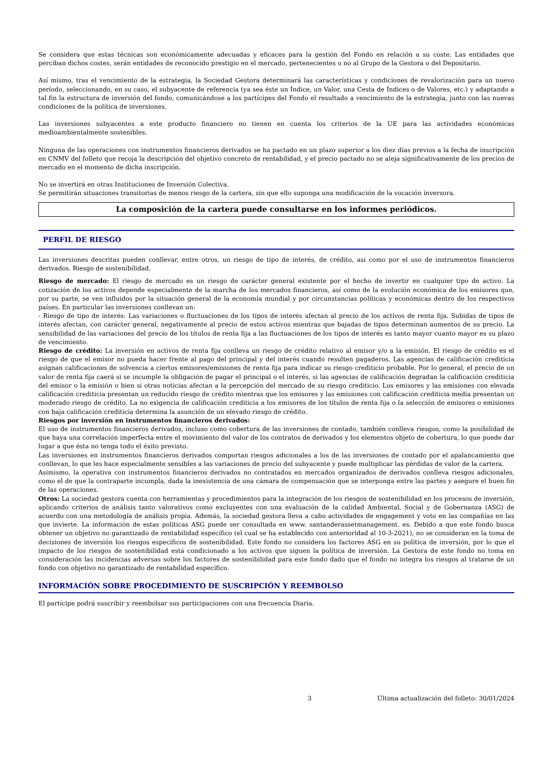Se considera que estas técnicas son económicamente adecuadas y eficaces para la gestión del Fondo en relación a su coste. Las entidades que perciban dichos costes, serán entidades de reconocido prestigio en el mercado, pertenecientes o no al Grupo de la Gestora o del Depositario.
Así mismo, tras el vencimiento de la estrategia, la Sociedad Gestora determinará las características y condiciones de revalorización para un nuevo período, seleccionando, en su caso, el subyacente de referencia (ya sea éste un Índice, un Valor, una Cesta de Índices o de Valores, etc.) y adaptando a tal fin la estructura de inversión del fondo, comunicándose a los partícipes del Fondo el resultado a vencimiento de la estrategia, junto con las nuevas condiciones de la política de inversiones.
Las inversiones subyacentes a este producto financiero no tienen en cuenta los criterios de la UE para las actividades económicas medioambientalmente sostenibles.
Ninguna de las operaciones con instrumentos financieros derivados se ha pactado en un plazo superior a los diez días previos a la fecha de inscripción en CNMV del folleto que recoja la descripción del objetivo concreto de rentabilidad, y el precio pactado no se aleja significativamente de los precios de mercado en el momento de dicha inscripción.
No se invertirá en otras Instituciones de Inversión Colectiva.
Se permitirán situaciones transitorias de menos riesgo de la cartera, sin que ello suponga una modificación de la vocación inversora.
La composición de la cartera puede consultarse en los informes periódicos.
PERFIL DE RIESGO
Las inversiones descritas pueden conllevar, entre otros, un riesgo de tipo de interés, de crédito, asi como por el uso de instrumentos financieros derivados. Riesgo de sostenibilidad.
Riesgo de mercado: El riesgo de mercado es un riesgo de carácter general existente por el hecho de invertir en cualquier tipo de activo. La cotización de los activos depende especialmente de la marcha de los mercados financieros, así como de la evolución económica de los emisores que, por su parte, se ven influidos por la situación general de la economía mundial y por circunstancias políticas y económicas dentro de los respectivos países. En particular las inversiones conllevan un:
- Riesgo de tipo de interés: Las variaciones o fluctuaciones de los tipos de interés afectan al precio de los activos de renta fija. Subidas de tipos de interés afectan, con carácter general, negativamente al precio de estos activos mientras que bajadas de tipos determinan aumentos de su precio. La sensibilidad de las variaciones del precio de los títulos de renta fija a las fluctuaciones de los tipos de interés es tanto mayor cuanto mayor es su plazo de vencimiento.
Riesgo de crédito: La inversión en activos de renta fija conlleva un riesgo de crédito relativo al emisor y/o a la emisión. El riesgo de crédito es el riesgo de que el emisor no pueda hacer frente al pago del principal y del interés cuando resulten pagaderos. Las agencias de calificación crediticia asignan calificaciones de solvencia a ciertos emisores/emisiones de renta fija para indicar su riesgo crediticio probable. Por lo general, el precio de un valor de renta fija caerá si se incumple la obligación de pagar el principal o el interés, si las agencias de calificación degradan la calificación crediticia del emisor o la emisión o bien si otras noticias afectan a la percepción del mercado de su riesgo crediticio. Los emisores y las emisiones con elevada calificación crediticia presentan un reducido riesgo de crédito mientras que los emisores y las emisiones con calificación crediticia media presentan un moderado riesgo de crédito. La no exigencia de calificación crediticia a los emisores de los títulos de renta fija o la selección de emisores o emisiones con baja calificación crediticia determina la asunción de un elevado riesgo de crédito.
Riesgos por inversión en instrumentos financieros derivados:
El uso de instrumentos financieros derivados, incluso como cobertura de las inversiones de contado, también conlleva riesgos, como la posibilidad de que haya una correlación imperfecta entre el movimiento del valor de los contratos de derivados y los elementos objeto de cobertura, lo que puede dar lugar a que ésta no tenga todo el éxito previsto.
Las inversiones en instrumentos financieros derivados comportan riesgos adicionales a los de las inversiones de contado por el apalancamiento que conllevan, lo que les hace especialmente sensibles a las variaciones de precio del subyacente y puede multiplicar las pérdidas de valor de la cartera.
Asimismo, la operativa con instrumentos financieros derivados no contratados en mercados organizados de derivados conlleva riesgos adicionales, como el de que la contraparte incumpla, dada la inexistencia de una cámara de compensación que se interponga entre las partes y asegure el buen fin de las operaciones.
Otros: La sociedad gestora cuenta con herramientas y procedimientos para la integración de los riesgos de sostenibilidad en los procesos de inversión, aplicando criterios de análisis tanto valorativos como excluyentes con una evaluación de la calidad Ambiental, Social y de Gobernanza (ASG) de acuerdo con una metodología de análisis propia. Además, la sociedad gestora lleva a cabo actividades de engagement y voto en las compañías en las que invierte. La información de estas políticas ASG puede ser consultada en www. santanderassetmanagement. es. Debido a que este fondo busca obtener un objetivo no garantizado de rentabilidad específico (el cual se ha establecido con anterioridad al 10-3-2021), no se consideran en la toma de decisiones de inversión los riesgos específicos de sostenibilidad. Este fondo no considera los factores ASG en su política de inversión, por lo que el impacto de los riesgos de sostenibilidad está condicionado a los activos que siguen la política de inversión. La Gestora de este fondo no toma en consideración las incidencias adversas sobre los factores de sostenibilidad para este fondo dado que el fondo no integra los riesgos al tratarse de un fondo con objetivo no garantizado de rentabilidad específico.
INFORMACIÓN SOBRE PROCEDIMIENTO DE SUSCRIPCIÓN Y REEMBOLSO
El partícipe podrá suscribir y reembolsar sus participaciones con una frecuencia Diaria.
3 Última actualización del folleto: 30/01/2024